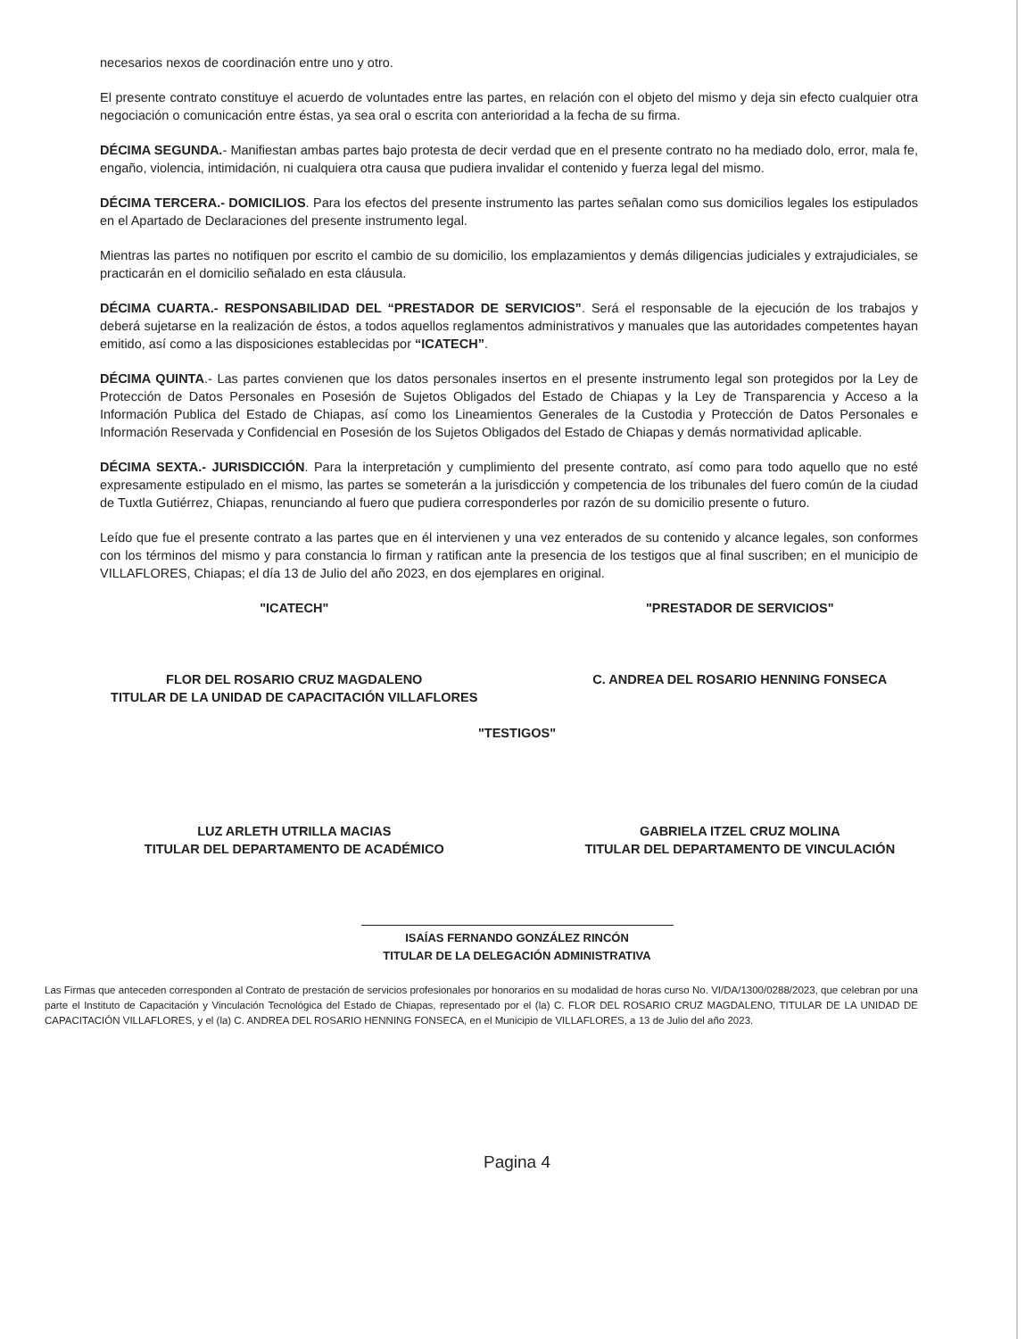necesarios nexos de coordinación entre uno y otro.
El presente contrato constituye el acuerdo de voluntades entre las partes, en relación con el objeto del mismo y deja sin efecto cualquier otra negociación o comunicación entre éstas, ya sea oral o escrita con anterioridad a la fecha de su firma.
DÉCIMA SEGUNDA.- Manifiestan ambas partes bajo protesta de decir verdad que en el presente contrato no ha mediado dolo, error, mala fe, engaño, violencia, intimidación, ni cualquiera otra causa que pudiera invalidar el contenido y fuerza legal del mismo.
DÉCIMA TERCERA.- DOMICILIOS. Para los efectos del presente instrumento las partes señalan como sus domicilios legales los estipulados en el Apartado de Declaraciones del presente instrumento legal.
Mientras las partes no notifiquen por escrito el cambio de su domicilio, los emplazamientos y demás diligencias judiciales y extrajudiciales, se practicarán en el domicilio señalado en esta cláusula.
DÉCIMA CUARTA.- RESPONSABILIDAD DEL “PRESTADOR DE SERVICIOS”. Será el responsable de la ejecución de los trabajos y deberá sujetarse en la realización de éstos, a todos aquellos reglamentos administrativos y manuales que las autoridades competentes hayan emitido, así como a las disposiciones establecidas por “ICATECH”.
DÉCIMA QUINTA.- Las partes convienen que los datos personales insertos en el presente instrumento legal son protegidos por la Ley de Protección de Datos Personales en Posesión de Sujetos Obligados del Estado de Chiapas y la Ley de Transparencia y Acceso a la Información Publica del Estado de Chiapas, así como los Lineamientos Generales de la Custodia y Protección de Datos Personales e Información Reservada y Confidencial en Posesión de los Sujetos Obligados del Estado de Chiapas y demás normatividad aplicable.
DÉCIMA SEXTA.- JURISDICCIÓN. Para la interpretación y cumplimiento del presente contrato, así como para todo aquello que no esté expresamente estipulado en el mismo, las partes se someterán a la jurisdicción y competencia de los tribunales del fuero común de la ciudad de Tuxtla Gutiérrez, Chiapas, renunciando al fuero que pudiera corresponderles por razón de su domicilio presente o futuro.
Leído que fue el presente contrato a las partes que en él intervienen y una vez enterados de su contenido y alcance legales, son conformes con los términos del mismo y para constancia lo firman y ratifican ante la presencia de los testigos que al final suscriben; en el municipio de VILLAFLORES, Chiapas; el día 13 de Julio del año 2023, en dos ejemplares en original.
"ICATECH"
FLOR DEL ROSARIO CRUZ MAGDALENO
TITULAR DE LA UNIDAD DE CAPACITACIÓN VILLAFLORES
"PRESTADOR DE SERVICIOS"
C. ANDREA DEL ROSARIO HENNING FONSECA
"TESTIGOS"
LUZ ARLETH UTRILLA MACIAS
TITULAR DEL DEPARTAMENTO DE ACADÉMICO
GABRIELA ITZEL CRUZ MOLINA
TITULAR DEL DEPARTAMENTO DE VINCULACIÓN
ISAÍAS FERNANDO GONZÁLEZ RINCÓN
TITULAR DE LA DELEGACIÓN ADMINISTRATIVA
Las Firmas que anteceden corresponden al Contrato de prestación de servicios profesionales por honorarios en su modalidad de horas curso No. VI/DA/1300/0288/2023, que celebran por una parte el Instituto de Capacitación y Vinculación Tecnológica del Estado de Chiapas, representado por el (la) C. FLOR DEL ROSARIO CRUZ MAGDALENO, TITULAR DE LA UNIDAD DE CAPACITACIÓN VILLAFLORES, y el (la) C. ANDREA DEL ROSARIO HENNING FONSECA, en el Municipio de VILLAFLORES, a 13 de Julio del año 2023.
Pagina 4